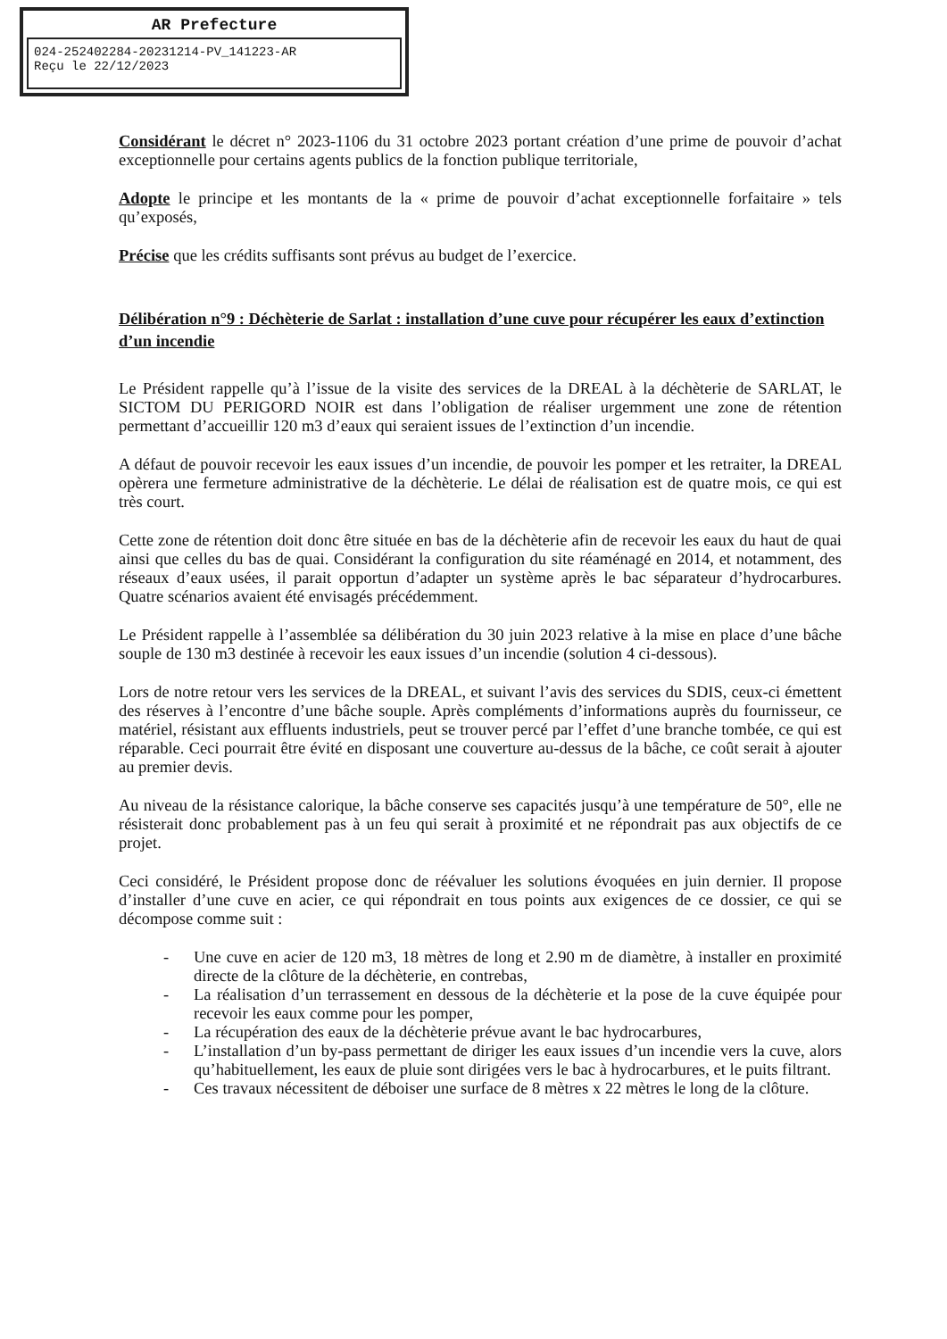AR Prefecture
024-252402284-20231214-PV_141223-AR
Reçu le 22/12/2023
Considérant le décret n° 2023-1106 du 31 octobre 2023 portant création d’une prime de pouvoir d’achat exceptionnelle pour certains agents publics de la fonction publique territoriale,
Adopte le principe et les montants de la « prime de pouvoir d’achat exceptionnelle forfaitaire » tels qu’exposés,
Précise que les crédits suffisants sont prévus au budget de l’exercice.
Délibération n°9 : Déchèterie de Sarlat : installation d’une cuve pour récupérer les eaux d’extinction d’un incendie
Le Président rappelle qu’à l’issue de la visite des services de la DREAL à la déchèterie de SARLAT, le SICTOM DU PERIGORD NOIR est dans l’obligation de réaliser urgemment une zone de rétention permettant d’accueillir 120 m3 d’eaux qui seraient issues de l’extinction d’un incendie.
A défaut de pouvoir recevoir les eaux issues d’un incendie, de pouvoir les pomper et les retraiter, la DREAL opèrera une fermeture administrative de la déchèterie. Le délai de réalisation est de quatre mois, ce qui est très court.
Cette zone de rétention doit donc être située en bas de la déchèterie afin de recevoir les eaux du haut de quai ainsi que celles du bas de quai. Considérant la configuration du site réaménagé en 2014, et notamment, des réseaux d’eaux usées, il parait opportun d’adapter un système après le bac séparateur d’hydrocarbures. Quatre scénarios avaient été envisagés précédemment.
Le Président rappelle à l’assemblée sa délibération du 30 juin 2023 relative à la mise en place d’une bâche souple de 130 m3 destinée à recevoir les eaux issues d’un incendie (solution 4 ci-dessous).
Lors de notre retour vers les services de la DREAL, et suivant l’avis des services du SDIS, ceux-ci émettent des réserves à l’encontre d’une bâche souple. Après compléments d’informations auprès du fournisseur, ce matériel, résistant aux effluents industriels, peut se trouver percé par l’effet d’une branche tombée, ce qui est réparable. Ceci pourrait être évité en disposant une couverture au-dessus de la bâche, ce coût serait à ajouter au premier devis.
Au niveau de la résistance calorique, la bâche conserve ses capacités jusqu’à une température de 50°, elle ne résisterait donc probablement pas à un feu qui serait à proximité et ne répondrait pas aux objectifs de ce projet.
Ceci considéré, le Président propose donc de réévaluer les solutions évoquées en juin dernier. Il propose d’installer d’une cuve en acier, ce qui répondrait en tous points aux exigences de ce dossier, ce qui se décompose comme suit :
- Une cuve en acier de 120 m3, 18 mètres de long et 2.90 m de diamètre, à installer en proximité directe de la clôture de la déchèterie, en contrebas,
- La réalisation d’un terrassement en dessous de la déchèterie et la pose de la cuve équipée pour recevoir les eaux comme pour les pomper,
- La récupération des eaux de la déchèterie prévue avant le bac hydrocarbures,
- L’installation d’un by-pass permettant de diriger les eaux issues d’un incendie vers la cuve, alors qu’habituellement, les eaux de pluie sont dirigées vers le bac à hydrocarbures, et le puits filtrant.
- Ces travaux nécessitent de déboiser une surface de 8 mètres x 22 mètres le long de la clôture.